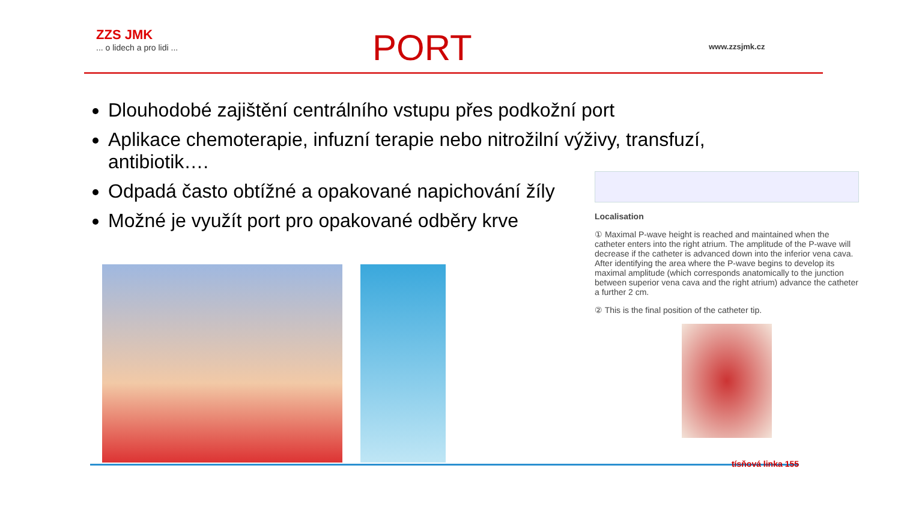ZZS JMK... o lidech a pro lidi ...
PORT
www.zzsjmk.cz
Dlouhodobé zajištění centrálního vstupu přes podkožní port
Aplikace chemoterapie, infuzní terapie nebo nitrožilní výživy, transfuzí, antibiotik….
Odpadá často obtížné a opakované napichování žíly
Možné je využít port pro opakované odběry krve
Localisation
① Maximal P-wave height is reached and maintained when the catheter enters into the right atrium. The amplitude of the P-wave will decrease if the catheter is advanced down into the inferior vena cava. After identifying the area where the P-wave begins to develop its maximal amplitude (which corresponds anatomically to the junction between superior vena cava and the right atrium) advance the catheter a further 2 cm.
② This is the final position of the catheter tip.
tísňová linka 155